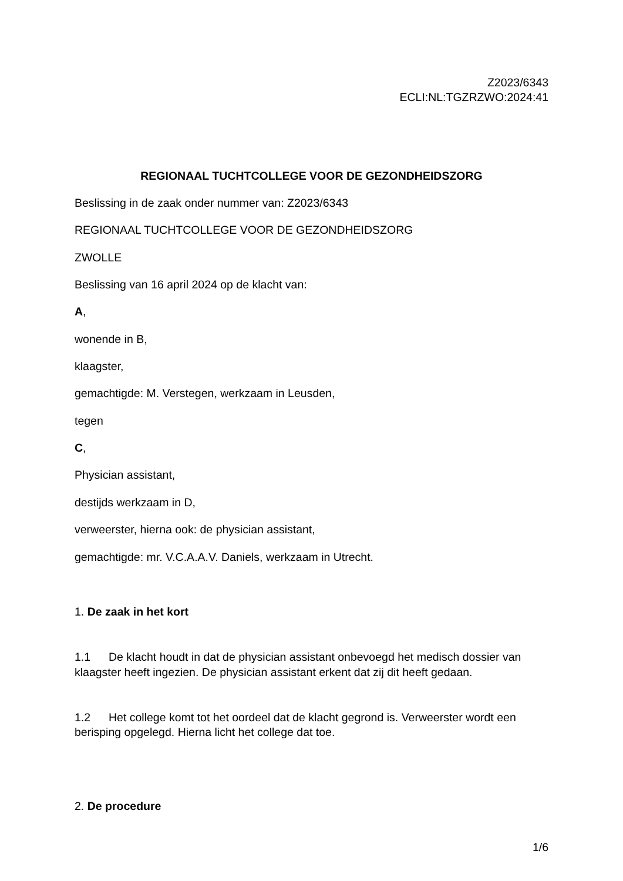Z2023/6343
ECLI:NL:TGZRZWO:2024:41
REGIONAAL TUCHTCOLLEGE VOOR DE GEZONDHEIDSZORG
Beslissing in de zaak onder nummer van: Z2023/6343
REGIONAAL TUCHTCOLLEGE VOOR DE GEZONDHEIDSZORG
ZWOLLE
Beslissing van 16 april 2024 op de klacht van:
A,
wonende in B,
klaagster,
gemachtigde: M. Verstegen, werkzaam in Leusden,
tegen
C,
Physician assistant,
destijds werkzaam in D,
verweerster, hierna ook: de physician assistant,
gemachtigde: mr. V.C.A.A.V. Daniels, werkzaam in Utrecht.
1. De zaak in het kort
1.1 De klacht houdt in dat de physician assistant onbevoegd het medisch dossier van klaagster heeft ingezien. De physician assistant erkent dat zij dit heeft gedaan.
1.2 Het college komt tot het oordeel dat de klacht gegrond is. Verweerster wordt een berisping opgelegd. Hierna licht het college dat toe.
2. De procedure
1/6